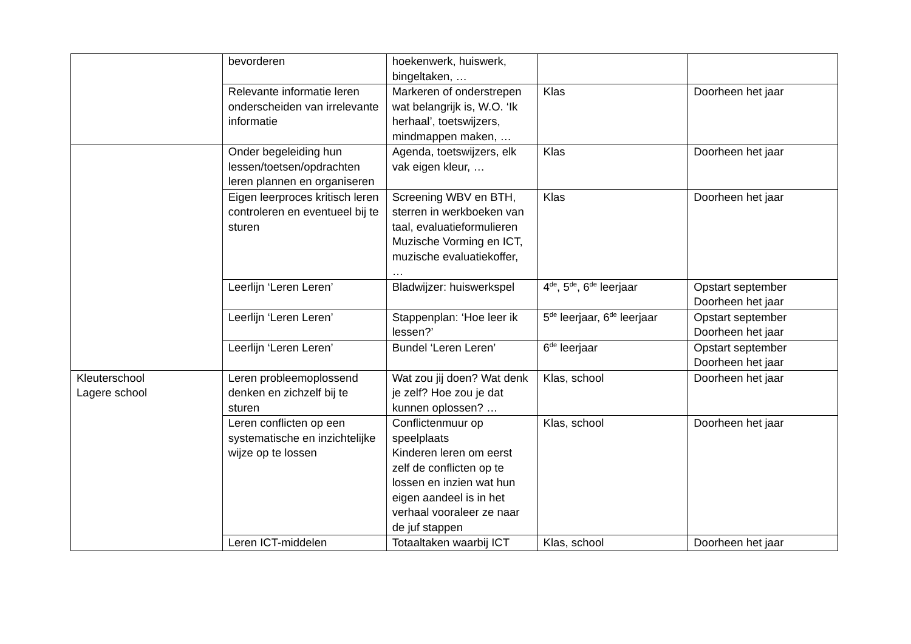| | bevorderen | hoekenwerk, huiswerk, bingeltaken, … | | |
| | Relevante informatie leren onderscheiden van irrelevante informatie | Markeren of onderstrepen wat belangrijk is, W.O. ‘Ik herhaal’, toetswijzers, mindmappen maken, … | Klas | Doorheen het jaar |
| | Onder begeleiding hun lessen/toetsen/opdrachten leren plannen en organiseren | Agenda, toetswijzers, elk vak eigen kleur, … | Klas | Doorheen het jaar |
| | Eigen leerproces kritisch leren controleren en eventueel bij te sturen | Screening WBV en BTH, sterren in werkboeken van taal, evaluatieformulieren Muzische Vorming en ICT, muzische evaluatiekoffer, … | Klas | Doorheen het jaar |
| | Leerlijn ‘Leren Leren’ | Bladwijzer: huiswerkspel | 4<sup>de</sup>, 5<sup>de</sup>, 6<sup>de</sup> leerjaar | Opstart september Doorheen het jaar |
| | Leerlijn ‘Leren Leren’ | Stappenplan: ‘Hoe leer ik lessen?’ | 5<sup>de</sup> leerjaar, 6<sup>de</sup> leerjaar | Opstart september Doorheen het jaar |
| | Leerlijn ‘Leren Leren’ | Bundel ‘Leren Leren’ | 6<sup>de</sup> leerjaar | Opstart september Doorheen het jaar |
| Kleuterschool Lagere school | Leren probleemoplossend denken en zichzelf bij te sturen | Wat zou jij doen? Wat denk je zelf? Hoe zou je dat kunnen oplossen? … | Klas, school | Doorheen het jaar |
| | Leren conflicten op een systematische en inzichtelijke wijze op te lossen | Conflictenmuur op speelplaats Kinderen leren om eerst zelf de conflicten op te lossen en inzien wat hun eigen aandeel is in het verhaal vooraleer ze naar de juf stappen | Klas, school | Doorheen het jaar |
| | Leren ICT-middelen | Totaaltaken waarbij ICT | Klas, school | Doorheen het jaar |